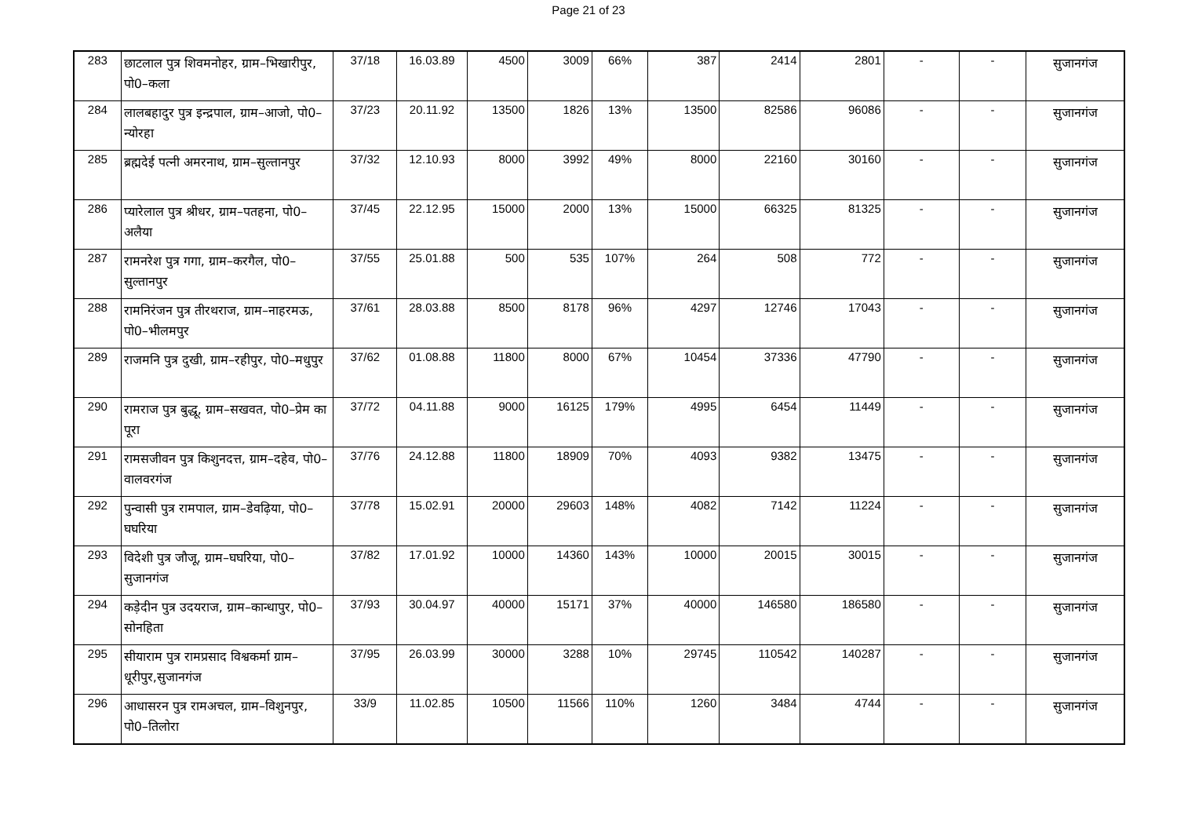Page 21 of 23
| 283 | छाटलाल पुत्र शिवमनोहर, ग्राम–भिखारीपुर, पो0–कला | 37/18 | 16.03.89 | 4500 | 3009 | 66% | 387 | 2414 | 2801 | - | - | सुजानगंज |
| 284 | लालबहादुर पुत्र इन्द्रपाल, ग्राम–आजो, पो0–न्योरहा | 37/23 | 20.11.92 | 13500 | 1826 | 13% | 13500 | 82586 | 96086 | - | - | सुजानगंज |
| 285 | ब्रह्मदेई पत्नी अमरनाथ, ग्राम–सुल्तानपुर | 37/32 | 12.10.93 | 8000 | 3992 | 49% | 8000 | 22160 | 30160 | - | - | सुजानगंज |
| 286 | प्यारेलाल पुत्र श्रीधर, ग्राम–पतहना, पो0–अलैया | 37/45 | 22.12.95 | 15000 | 2000 | 13% | 15000 | 66325 | 81325 | - | - | सुजानगंज |
| 287 | रामनरेश पुत्र गगा, ग्राम–करगैल, पो0–सुल्तानपुर | 37/55 | 25.01.88 | 500 | 535 | 107% | 264 | 508 | 772 | - | - | सुजानगंज |
| 288 | रामनिरंजन पुत्र तीरथराज, ग्राम–नाहरमऊ, पो0–भीलमपुर | 37/61 | 28.03.88 | 8500 | 8178 | 96% | 4297 | 12746 | 17043 | - | - | सुजानगंज |
| 289 | राजमनि पुत्र दुखी, ग्राम–रहीपुर, पो0–मधुपुर | 37/62 | 01.08.88 | 11800 | 8000 | 67% | 10454 | 37336 | 47790 | - | - | सुजानगंज |
| 290 | रामराज पुत्र बुद्धू, ग्राम–सखवत, पो0–प्रेम का पूरा | 37/72 | 04.11.88 | 9000 | 16125 | 179% | 4995 | 6454 | 11449 | - | - | सुजानगंज |
| 291 | रामसजीवन पुत्र किशुनदत्त, ग्राम–दहेव, पो0–वालवरगंज | 37/76 | 24.12.88 | 11800 | 18909 | 70% | 4093 | 9382 | 13475 | - | - | सुजानगंज |
| 292 | पुन्वासी पुत्र रामपाल, ग्राम–डेवढ़िया, पो0–घघरिया | 37/78 | 15.02.91 | 20000 | 29603 | 148% | 4082 | 7142 | 11224 | - | - | सुजानगंज |
| 293 | विदेशी पुत्र जौजू, ग्राम–घघरिया, पो0–सुजानगंज | 37/82 | 17.01.92 | 10000 | 14360 | 143% | 10000 | 20015 | 30015 | - | - | सुजानगंज |
| 294 | कड़ेदीन पुत्र उदयराज, ग्राम–कान्धापुर, पो0–सोनहिता | 37/93 | 30.04.97 | 40000 | 15171 | 37% | 40000 | 146580 | 186580 | - | - | सुजानगंज |
| 295 | सीयाराम पुत्र रामप्रसाद विश्वकर्मा ग्राम–धूरीपुर,सुजानगंज | 37/95 | 26.03.99 | 30000 | 3288 | 10% | 29745 | 110542 | 140287 | - | - | सुजानगंज |
| 296 | आधासरन पुत्र रामअचल, ग्राम–विशुनपुर, पो0–तिलोरा | 33/9 | 11.02.85 | 10500 | 11566 | 110% | 1260 | 3484 | 4744 | - | - | सुजानगंज |